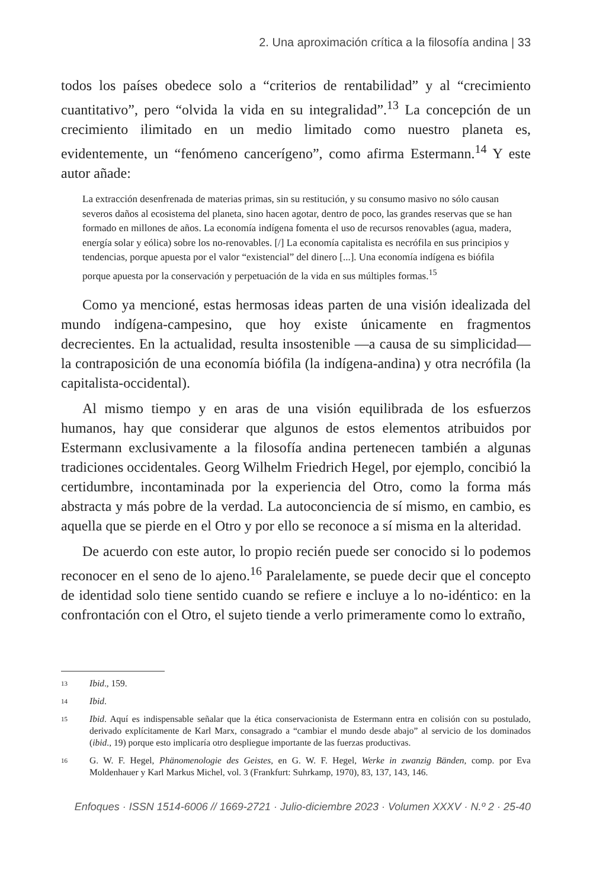2. Una aproximación crítica a la filosofía andina | 33
todos los países obedece solo a “criterios de rentabilidad” y al “crecimiento cuantitativo”, pero “olvida la vida en su integralidad”.<sup>13</sup> La concepción de un crecimiento ilimitado en un medio limitado como nuestro planeta es, evidentemente, un “fenómeno cancerígeno”, como afirma Estermann.<sup>14</sup> Y este autor añade:
La extracción desenfrenada de materias primas, sin su restitución, y su consumo masivo no sólo causan severos daños al ecosistema del planeta, sino hacen agotar, dentro de poco, las grandes reservas que se han formado en millones de años. La economía indígena fomenta el uso de recursos renovables (agua, madera, energía solar y eólica) sobre los no-renovables. [/] La economía capitalista es necrófila en sus principios y tendencias, porque apuesta por el valor “existencial” del dinero [...]. Una economía indígena es biófila porque apuesta por la conservación y perpetuación de la vida en sus múltiples formas.<sup>15</sup>
Como ya mencioné, estas hermosas ideas parten de una visión idealizada del mundo indígena-campesino, que hoy existe únicamente en fragmentos decrecientes. En la actualidad, resulta insostenible —a causa de su simplicidad— la contraposición de una economía biófila (la indígena-andina) y otra necrófila (la capitalista-occidental).
Al mismo tiempo y en aras de una visión equilibrada de los esfuerzos humanos, hay que considerar que algunos de estos elementos atribuidos por Estermann exclusivamente a la filosofía andina pertenecen también a algunas tradiciones occidentales. Georg Wilhelm Friedrich Hegel, por ejemplo, concibió la certidumbre, incontaminada por la experiencia del Otro, como la forma más abstracta y más pobre de la verdad. La autoconciencia de sí mismo, en cambio, es aquella que se pierde en el Otro y por ello se reconoce a sí misma en la alteridad.
De acuerdo con este autor, lo propio recién puede ser conocido si lo podemos reconocer en el seno de lo ajeno.<sup>16</sup> Paralelamente, se puede decir que el concepto de identidad solo tiene sentido cuando se refiere e incluye a lo no-idéntico: en la confrontación con el Otro, el sujeto tiende a verlo primeramente como lo extraño,
13 Ibid., 159.
14 Ibid.
15 Ibid. Aquí es indispensable señalar que la ética conservacionista de Estermann entra en colisión con su postulado, derivado explícitamente de Karl Marx, consagrado a “cambiar el mundo desde abajo” al servicio de los dominados (ibid., 19) porque esto implicaría otro despliegue importante de las fuerzas productivas.
16 G. W. F. Hegel, Phänomenologie des Geistes, en G. W. F. Hegel, Werke in zwanzig Bänden, comp. por Eva Moldenhauer y Karl Markus Michel, vol. 3 (Frankfurt: Suhrkamp, 1970), 83, 137, 143, 146.
Enfoques · ISSN 1514-6006 // 1669-2721 · Julio-diciembre 2023 · Volumen XXXV · N.º 2 · 25-40